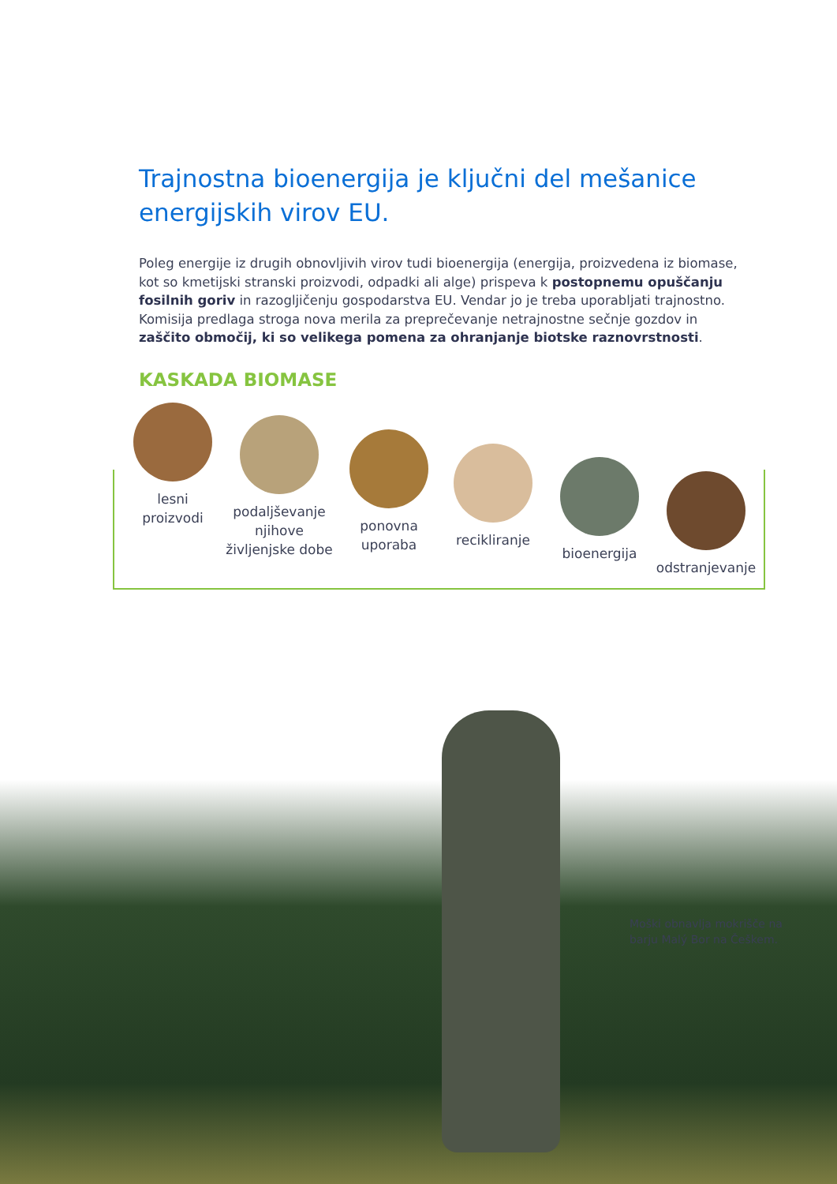Trajnostna bioenergija je ključni del mešanice energijskih virov EU.
Poleg energije iz drugih obnovljivih virov tudi bioenergija (energija, proizvedena iz biomase, kot so kmetijski stranski proizvodi, odpadki ali alge) prispeva k postopnemu opuščanju fosilnih goriv in razogljičenju gospodarstva EU. Vendar jo je treba uporabljati trajnostno. Komisija predlaga stroga nova merila za preprečevanje netrajnostne sečnje gozdov in zaščito območij, ki so velikega pomena za ohranjanje biotske raznovrstnosti.
KASKADA BIOMASE
lesni
proizvodi
podaljševanje njihove življenjske dobe
ponovna
uporaba
recikliranje
bioenergija
odstranjevanje
Moški obnavlja mokrišče na barju Malý Bor na Češkem.